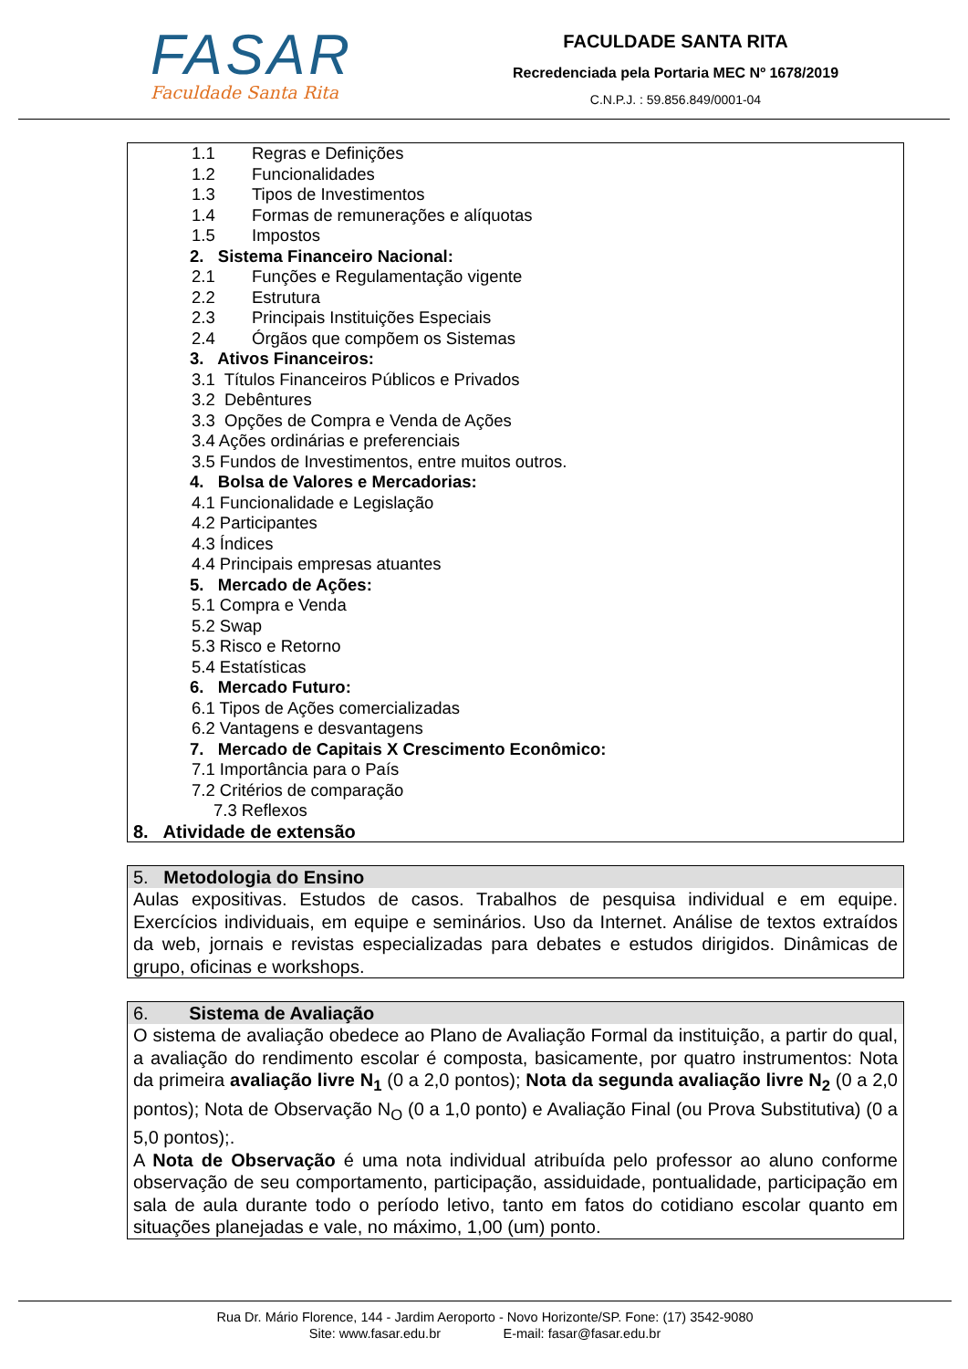FASAR
Faculdade Santa Rita
FACULDADE SANTA RITA
Recredenciada pela Portaria MEC Nº 1678/2019
C.N.P.J. : 59.856.849/0001-04
1.1 Regras e Definições
1.2 Funcionalidades
1.3 Tipos de Investimentos
1.4 Formas de remunerações e alíquotas
1.5 Impostos
2. Sistema Financeiro Nacional:
2.1 Funções e Regulamentação vigente
2.2 Estrutura
2.3 Principais Instituições Especiais
2.4 Órgãos que compõem os Sistemas
3. Ativos Financeiros:
3.1 Títulos Financeiros Públicos e Privados
3.2 Debêntures
3.3 Opções de Compra e Venda de Ações
3.4 Ações ordinárias e preferenciais
3.5 Fundos de Investimentos, entre muitos outros.
4. Bolsa de Valores e Mercadorias:
4.1 Funcionalidade e Legislação
4.2 Participantes
4.3 Índices
4.4 Principais empresas atuantes
5. Mercado de Ações:
5.1 Compra e Venda
5.2 Swap
5.3 Risco e Retorno
5.4 Estatísticas
6. Mercado Futuro:
6.1 Tipos de Ações comercializadas
6.2 Vantagens e desvantagens
7. Mercado de Capitais X Crescimento Econômico:
7.1 Importância para o País
7.2 Critérios de comparação
7.3 Reflexos
8. Atividade de extensão
5. Metodologia do Ensino
Aulas expositivas. Estudos de casos. Trabalhos de pesquisa individual e em equipe. Exercícios individuais, em equipe e seminários. Uso da Internet. Análise de textos extraídos da web, jornais e revistas especializadas para debates e estudos dirigidos. Dinâmicas de grupo, oficinas e workshops.
6. Sistema de Avaliação
O sistema de avaliação obedece ao Plano de Avaliação Formal da instituição, a partir do qual, a avaliação do rendimento escolar é composta, basicamente, por quatro instrumentos: Nota da primeira avaliação livre N<sub>1</sub> (0 a 2,0 pontos); Nota da segunda avaliação livre N<sub>2</sub> (0 a 2,0 pontos); Nota de Observação N<sub>O</sub> (0 a 1,0 ponto) e Avaliação Final (ou Prova Substitutiva) (0 a 5,0 pontos);.
A Nota de Observação é uma nota individual atribuída pelo professor ao aluno conforme observação de seu comportamento, participação, assiduidade, pontualidade, participação em sala de aula durante todo o período letivo, tanto em fatos do cotidiano escolar quanto em situações planejadas e vale, no máximo, 1,00 (um) ponto.
Rua Dr. Mário Florence, 144 - Jardim Aeroporto - Novo Horizonte/SP. Fone: (17) 3542-9080
Site: www.fasar.edu.br E-mail: fasar@fasar.edu.br